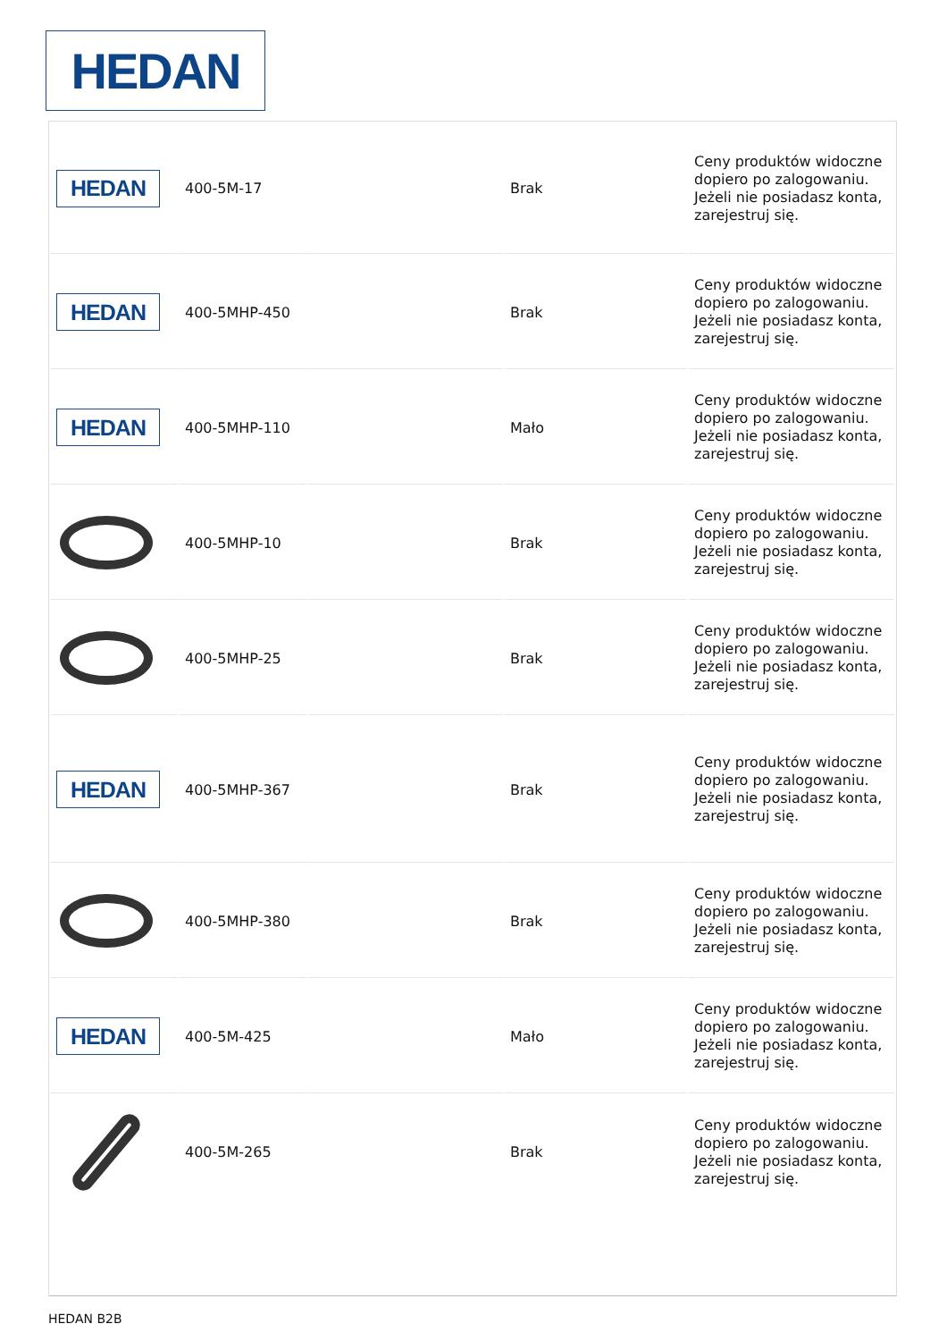HEDAN
| HEDAN | 400-5M-17 | | Brak | Ceny produktów widoczne dopiero po zalogowaniu. Jeżeli nie posiadasz konta, zarejestruj się. |
| HEDAN | 400-5MHP-450 | | Brak | Ceny produktów widoczne dopiero po zalogowaniu. Jeżeli nie posiadasz konta, zarejestruj się. |
| HEDAN | 400-5MHP-110 | | Mało | Ceny produktów widoczne dopiero po zalogowaniu. Jeżeli nie posiadasz konta, zarejestruj się. |
| | 400-5MHP-10 | | Brak | Ceny produktów widoczne dopiero po zalogowaniu. Jeżeli nie posiadasz konta, zarejestruj się. |
| | 400-5MHP-25 | | Brak | Ceny produktów widoczne dopiero po zalogowaniu. Jeżeli nie posiadasz konta, zarejestruj się. |
| HEDAN | 400-5MHP-367 | | Brak | Ceny produktów widoczne dopiero po zalogowaniu. Jeżeli nie posiadasz konta, zarejestruj się. |
| | 400-5MHP-380 | | Brak | Ceny produktów widoczne dopiero po zalogowaniu. Jeżeli nie posiadasz konta, zarejestruj się. |
| HEDAN | 400-5M-425 | | Mało | Ceny produktów widoczne dopiero po zalogowaniu. Jeżeli nie posiadasz konta, zarejestruj się. |
| | 400-5M-265 | | Brak | Ceny produktów widoczne dopiero po zalogowaniu. Jeżeli nie posiadasz konta, zarejestruj się. |
HEDAN B2B